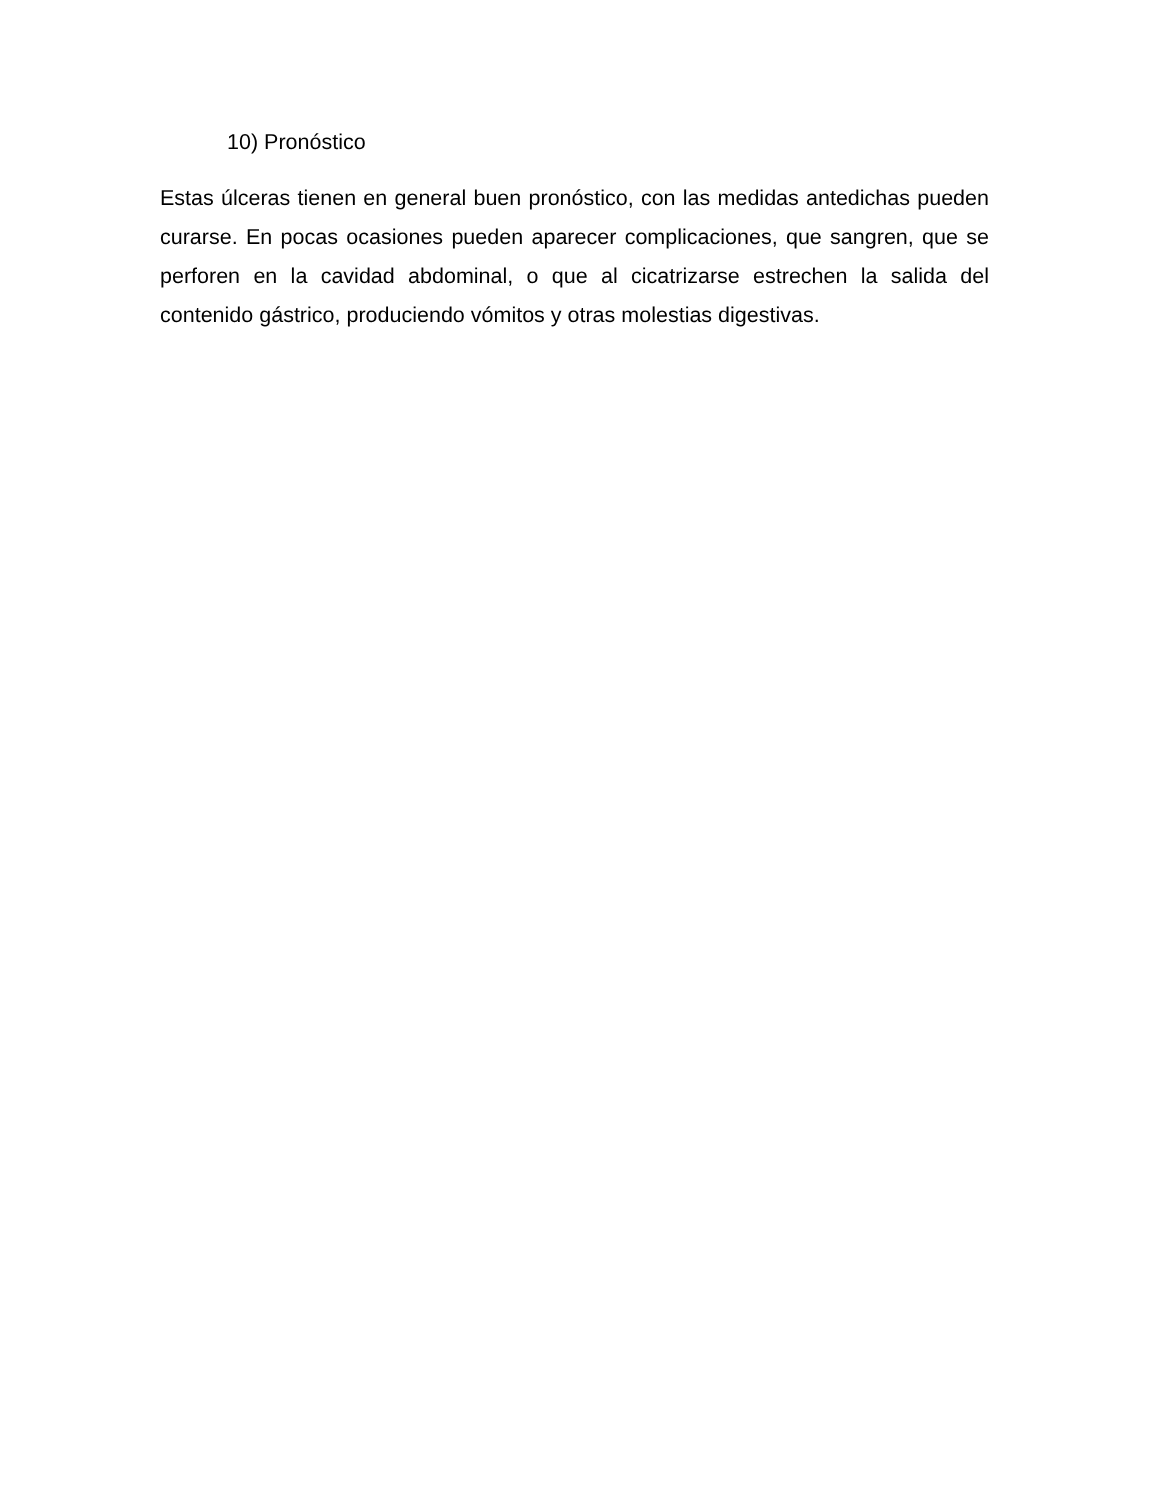10) Pronóstico
Estas úlceras tienen en general buen pronóstico, con las medidas antedichas pueden curarse. En pocas ocasiones pueden aparecer complicaciones, que sangren, que se perforen en la cavidad abdominal, o que al cicatrizarse estrechen la salida del contenido gástrico, produciendo vómitos y otras molestias digestivas.